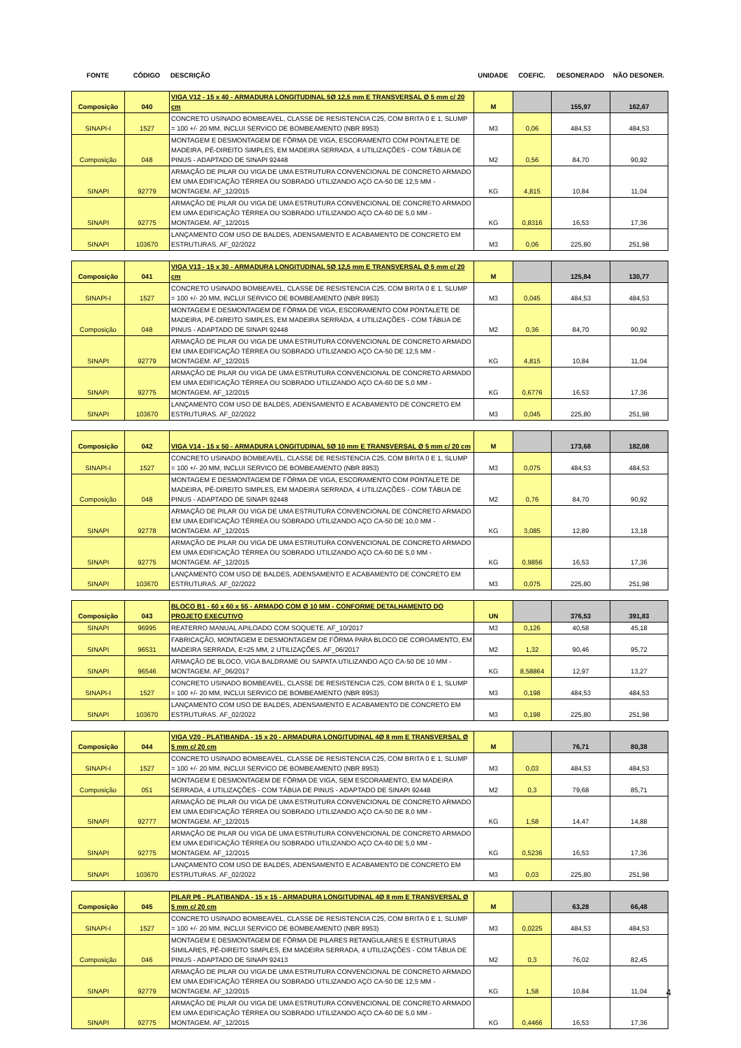| FONTE | CÓDIGO | DESCRIÇÃO | UNIDADE | COEFIC. | DESONERADO | NÃO DESONER. |
| --- | --- | --- | --- | --- | --- | --- |
| Composição | 040 | VIGA V12 - 15 x 40 - ARMADURA LONGITUDINAL 5Ø 12,5 mm E TRANSVERSAL Ø 5 mm c/ 20 cm | M | | 155,97 | 162,67 |
| SINAPI-I | 1527 | CONCRETO USINADO BOMBEAVEL, CLASSE DE RESISTENCIA C25, COM BRITA 0 E 1, SLUMP = 100 +/- 20 MM, INCLUI SERVICO DE BOMBEAMENTO (NBR 8953) | M3 | 0,06 | 484,53 | 484,53 |
| Composição | 048 | MONTAGEM E DESMONTAGEM DE FÔRMA DE VIGA, ESCORAMENTO COM PONTALETE DE MADEIRA, PÉ-DIREITO SIMPLES, EM MADEIRA SERRADA, 4 UTILIZAÇÕES - COM TÁBUA DE PINUS - ADAPTADO DE SINAPI 92448 | M2 | 0,56 | 84,70 | 90,92 |
| SINAPI | 92779 | ARMAÇÃO DE PILAR OU VIGA DE UMA ESTRUTURA CONVENCIONAL DE CONCRETO ARMADO EM UMA EDIFICAÇÃO TÉRREA OU SOBRADO UTILIZANDO AÇO CA-50 DE 12,5 MM - MONTAGEM. AF_12/2015 | KG | 4,815 | 10,84 | 11,04 |
| SINAPI | 92775 | ARMAÇÃO DE PILAR OU VIGA DE UMA ESTRUTURA CONVENCIONAL DE CONCRETO ARMADO EM UMA EDIFICAÇÃO TÉRREA OU SOBRADO UTILIZANDO AÇO CA-60 DE 5,0 MM - MONTAGEM. AF_12/2015 | KG | 0,8316 | 16,53 | 17,36 |
| SINAPI | 103670 | LANÇAMENTO COM USO DE BALDES, ADENSAMENTO E ACABAMENTO DE CONCRETO EM ESTRUTURAS. AF_02/2022 | M3 | 0,06 | 225,80 | 251,98 |
| Composição | 041 | VIGA V13 - 15 x 30 - ARMADURA LONGITUDINAL 5Ø 12,5 mm E TRANSVERSAL Ø 5 mm c/ 20 cm | M | | 125,84 | 130,77 |
| SINAPI-I | 1527 | CONCRETO USINADO BOMBEAVEL, CLASSE DE RESISTENCIA C25, COM BRITA 0 E 1, SLUMP = 100 +/- 20 MM, INCLUI SERVICO DE BOMBEAMENTO (NBR 8953) | M3 | 0,045 | 484,53 | 484,53 |
| Composição | 048 | MONTAGEM E DESMONTAGEM DE FÔRMA DE VIGA, ESCORAMENTO COM PONTALETE DE MADEIRA, PÉ-DIREITO SIMPLES, EM MADEIRA SERRADA, 4 UTILIZAÇÕES - COM TÁBUA DE PINUS - ADAPTADO DE SINAPI 92448 | M2 | 0,36 | 84,70 | 90,92 |
| SINAPI | 92779 | ARMAÇÃO DE PILAR OU VIGA DE UMA ESTRUTURA CONVENCIONAL DE CONCRETO ARMADO EM UMA EDIFICAÇÃO TÉRREA OU SOBRADO UTILIZANDO AÇO CA-50 DE 12,5 MM - MONTAGEM. AF_12/2015 | KG | 4,815 | 10,84 | 11,04 |
| SINAPI | 92775 | ARMAÇÃO DE PILAR OU VIGA DE UMA ESTRUTURA CONVENCIONAL DE CONCRETO ARMADO EM UMA EDIFICAÇÃO TÉRREA OU SOBRADO UTILIZANDO AÇO CA-60 DE 5,0 MM - MONTAGEM. AF_12/2015 | KG | 0,6776 | 16,53 | 17,36 |
| SINAPI | 103670 | LANÇAMENTO COM USO DE BALDES, ADENSAMENTO E ACABAMENTO DE CONCRETO EM ESTRUTURAS. AF_02/2022 | M3 | 0,045 | 225,80 | 251,98 |
| Composição | 042 | VIGA V14 - 15 x 50 - ARMADURA LONGITUDINAL 5Ø 10 mm E TRANSVERSAL Ø 5 mm c/ 20 cm | M | | 173,68 | 182,08 |
| SINAPI-I | 1527 | CONCRETO USINADO BOMBEAVEL, CLASSE DE RESISTENCIA C25, COM BRITA 0 E 1, SLUMP = 100 +/- 20 MM, INCLUI SERVICO DE BOMBEAMENTO (NBR 8953) | M3 | 0,075 | 484,53 | 484,53 |
| Composição | 048 | MONTAGEM E DESMONTAGEM DE FÔRMA DE VIGA, ESCORAMENTO COM PONTALETE DE MADEIRA, PÉ-DIREITO SIMPLES, EM MADEIRA SERRADA, 4 UTILIZAÇÕES - COM TÁBUA DE PINUS - ADAPTADO DE SINAPI 92448 | M2 | 0,76 | 84,70 | 90,92 |
| SINAPI | 92778 | ARMAÇÃO DE PILAR OU VIGA DE UMA ESTRUTURA CONVENCIONAL DE CONCRETO ARMADO EM UMA EDIFICAÇÃO TÉRREA OU SOBRADO UTILIZANDO AÇO CA-50 DE 10,0 MM - MONTAGEM. AF_12/2015 | KG | 3,085 | 12,89 | 13,18 |
| SINAPI | 92775 | ARMAÇÃO DE PILAR OU VIGA DE UMA ESTRUTURA CONVENCIONAL DE CONCRETO ARMADO EM UMA EDIFICAÇÃO TÉRREA OU SOBRADO UTILIZANDO AÇO CA-60 DE 5,0 MM - MONTAGEM. AF_12/2015 | KG | 0,9856 | 16,53 | 17,36 |
| SINAPI | 103670 | LANÇAMENTO COM USO DE BALDES, ADENSAMENTO E ACABAMENTO DE CONCRETO EM ESTRUTURAS. AF_02/2022 | M3 | 0,075 | 225,80 | 251,98 |
| Composição | 043 | BLOCO B1 - 60 x 60 x 55 - ARMADO COM Ø 10 MM - CONFORME DETALHAMENTO DO PROJETO EXECUTIVO | UN | | 376,53 | 391,83 |
| SINAPI | 96995 | REATERRO MANUAL APILOADO COM SOQUETE. AF_10/2017 | M3 | 0,126 | 40,58 | 45,18 |
| SINAPI | 96531 | FABRICAÇÃO, MONTAGEM E DESMONTAGEM DE FÔRMA PARA BLOCO DE COROAMENTO, EM MADEIRA SERRADA, E=25 MM, 2 UTILIZAÇÕES. AF_06/2017 | M2 | 1,32 | 90,46 | 95,72 |
| SINAPI | 96546 | ARMAÇÃO DE BLOCO, VIGA BALDRAME OU SAPATA UTILIZANDO AÇO CA-50 DE 10 MM - MONTAGEM. AF_06/2017 | KG | 8,58864 | 12,97 | 13,27 |
| SINAPI-I | 1527 | CONCRETO USINADO BOMBEAVEL, CLASSE DE RESISTENCIA C25, COM BRITA 0 E 1, SLUMP = 100 +/- 20 MM, INCLUI SERVICO DE BOMBEAMENTO (NBR 8953) | M3 | 0,198 | 484,53 | 484,53 |
| SINAPI | 103670 | LANÇAMENTO COM USO DE BALDES, ADENSAMENTO E ACABAMENTO DE CONCRETO EM ESTRUTURAS. AF_02/2022 | M3 | 0,198 | 225,80 | 251,98 |
| Composição | 044 | VIGA V20 - PLATIBANDA - 15 x 20 - ARMADURA LONGITUDINAL 4Ø 8 mm E TRANSVERSAL Ø 5 mm c/ 20 cm | M | | 76,71 | 80,38 |
| SINAPI-I | 1527 | CONCRETO USINADO BOMBEAVEL, CLASSE DE RESISTENCIA C25, COM BRITA 0 E 1, SLUMP = 100 +/- 20 MM, INCLUI SERVICO DE BOMBEAMENTO (NBR 8953) | M3 | 0,03 | 484,53 | 484,53 |
| Composição | 051 | MONTAGEM E DESMONTAGEM DE FÔRMA DE VIGA, SEM ESCORAMENTO, EM MADEIRA SERRADA, 4 UTILIZAÇÕES - COM TÁBUA DE PINUS - ADAPTADO DE SINAPI 92448 | M2 | 0,3 | 79,68 | 85,71 |
| SINAPI | 92777 | ARMAÇÃO DE PILAR OU VIGA DE UMA ESTRUTURA CONVENCIONAL DE CONCRETO ARMADO EM UMA EDIFICAÇÃO TÉRREA OU SOBRADO UTILIZANDO AÇO CA-50 DE 8,0 MM - MONTAGEM. AF_12/2015 | KG | 1,58 | 14,47 | 14,88 |
| SINAPI | 92775 | ARMAÇÃO DE PILAR OU VIGA DE UMA ESTRUTURA CONVENCIONAL DE CONCRETO ARMADO EM UMA EDIFICAÇÃO TÉRREA OU SOBRADO UTILIZANDO AÇO CA-60 DE 5,0 MM - MONTAGEM. AF_12/2015 | KG | 0,5236 | 16,53 | 17,36 |
| SINAPI | 103670 | LANÇAMENTO COM USO DE BALDES, ADENSAMENTO E ACABAMENTO DE CONCRETO EM ESTRUTURAS. AF_02/2022 | M3 | 0,03 | 225,80 | 251,98 |
| Composição | 045 | PILAR P6 - PLATIBANDA - 15 x 15 - ARMADURA LONGITUDINAL 4Ø 8 mm E TRANSVERSAL Ø 5 mm c/ 20 cm | M | | 63,28 | 66,48 |
| SINAPI-I | 1527 | CONCRETO USINADO BOMBEAVEL, CLASSE DE RESISTENCIA C25, COM BRITA 0 E 1, SLUMP = 100 +/- 20 MM, INCLUI SERVICO DE BOMBEAMENTO (NBR 8953) | M3 | 0,0225 | 484,53 | 484,53 |
| Composição | 046 | MONTAGEM E DESMONTAGEM DE FÔRMA DE PILARES RETANGULARES E ESTRUTURAS SIMILARES, PÉ-DIREITO SIMPLES, EM MADEIRA SERRADA, 4 UTILIZAÇÕES - COM TÁBUA DE PINUS - ADAPTADO DE SINAPI 92413 | M2 | 0,3 | 76,02 | 82,45 |
| SINAPI | 92779 | ARMAÇÃO DE PILAR OU VIGA DE UMA ESTRUTURA CONVENCIONAL DE CONCRETO ARMADO EM UMA EDIFICAÇÃO TÉRREA OU SOBRADO UTILIZANDO AÇO CA-50 DE 12,5 MM - MONTAGEM. AF_12/2015 | KG | 1,58 | 10,84 | 11,04 |
| SINAPI | 92775 | ARMAÇÃO DE PILAR OU VIGA DE UMA ESTRUTURA CONVENCIONAL DE CONCRETO ARMADO EM UMA EDIFICAÇÃO TÉRREA OU SOBRADO UTILIZANDO AÇO CA-60 DE 5,0 MM - MONTAGEM. AF_12/2015 | KG | 0,4466 | 16,53 | 17,36 |
4